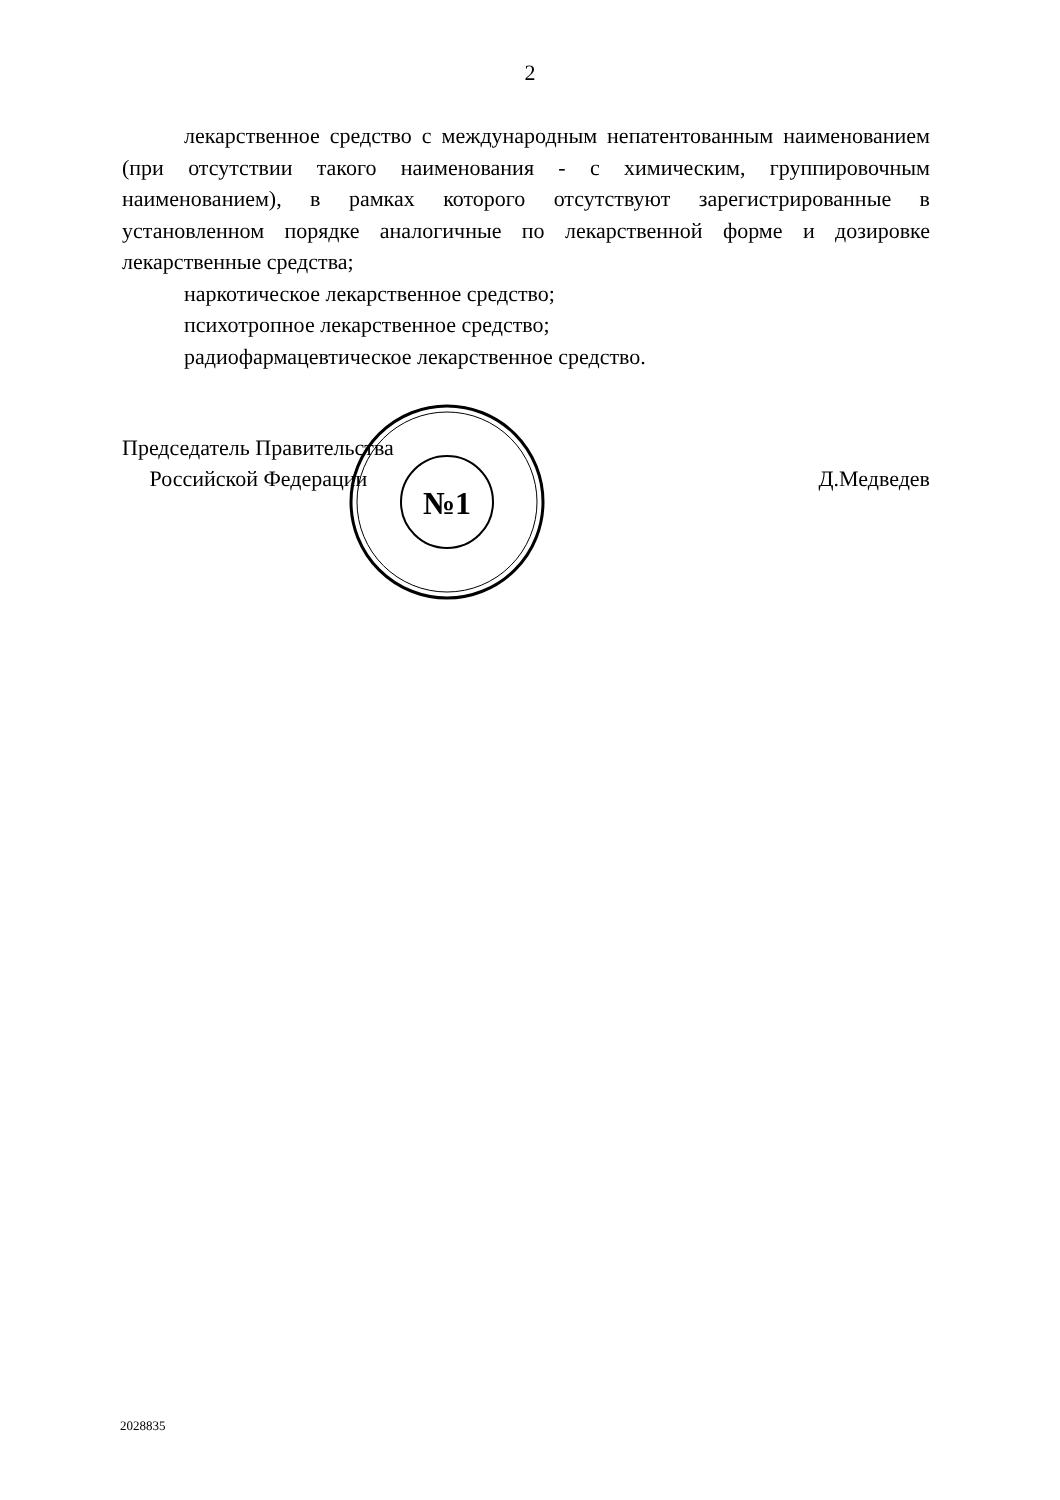2
лекарственное средство с международным непатентованным наименованием (при отсутствии такого наименования - с химическим, группировочным наименованием), в рамках которого отсутствуют зарегистрированные в установленном порядке аналогичные по лекарственной форме и дозировке лекарственные средства;
наркотическое лекарственное средство;
психотропное лекарственное средство;
радиофармацевтическое лекарственное средство.
Председатель Правительства
Российской Федерации
Д.Медведев
№1
2028835